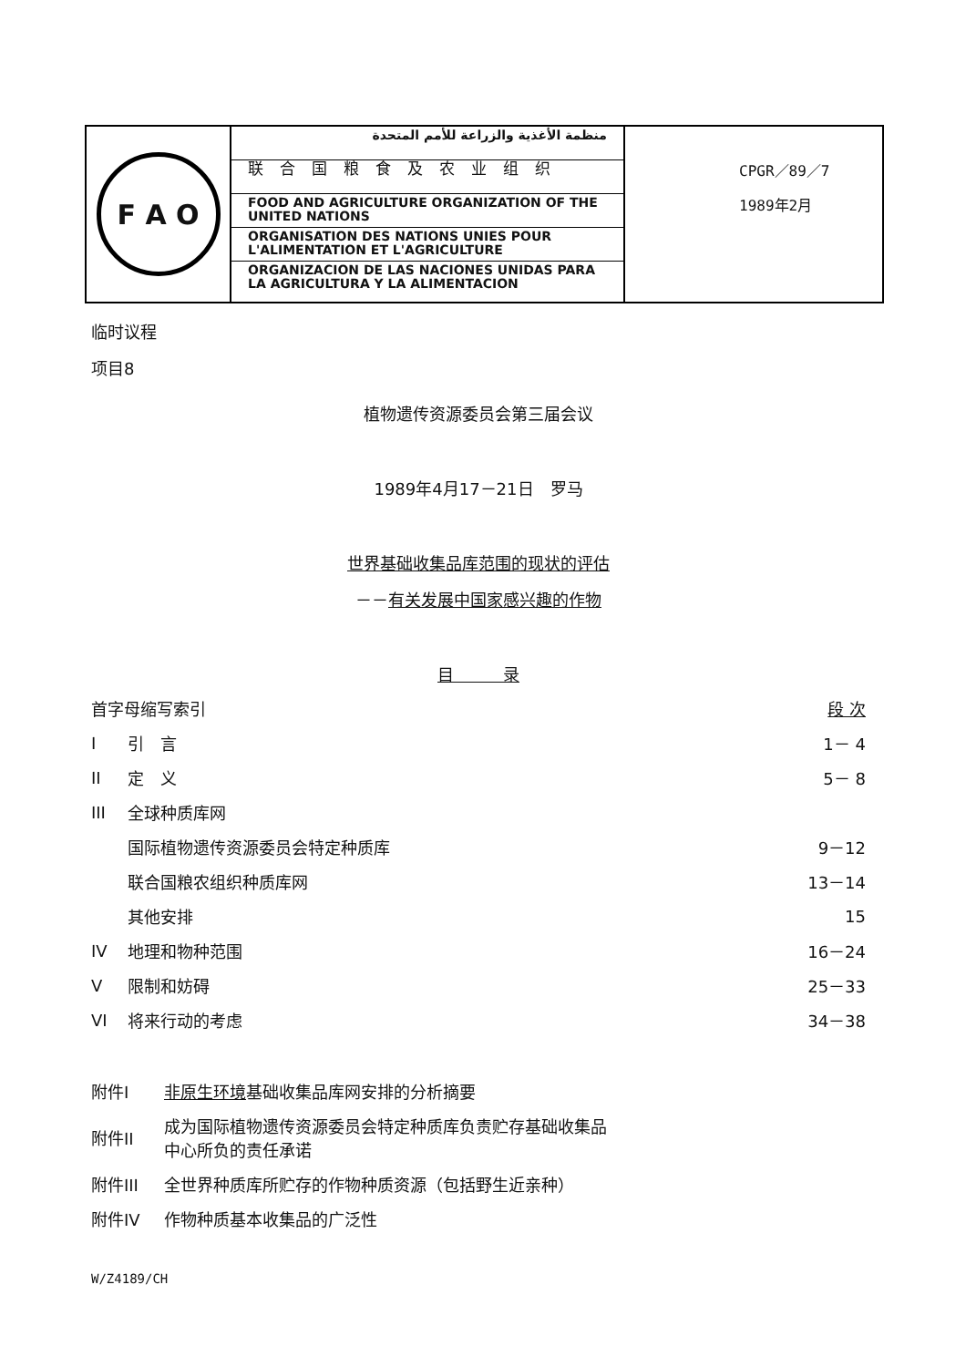F A O
منظمة الأغذية والزراعة للأمم المتحدة
联合国粮食及农业组织
FOOD AND AGRICULTURE ORGANIZATION OF THE UNITED NATIONS
ORGANISATION DES NATIONS UNIES POUR L'ALIMENTATION ET L'AGRICULTURE
ORGANIZACION DE LAS NACIONES UNIDAS PARA LA AGRICULTURA Y LA ALIMENTACION
CPGR／89／7
1989年2月
临时议程
项目8
植物遗传资源委员会第三届会议
1989年4月17－21日　罗马
世界基础收集品库范围的现状的评估
－－有关发展中国家感兴趣的作物
目　　　录
| 首字母缩写索引 | | 段 次 |
| I | 引 言 | 1－ 4 |
| II | 定 义 | 5－ 8 |
| III | 全球种质库网 | |
| | 国际植物遗传资源委员会特定种质库 | 9－12 |
| | 联合国粮农组织种质库网 | 13－14 |
| | 其他安排 | 15 |
| IV | 地理和物种范围 | 16－24 |
| V | 限制和妨碍 | 25－33 |
| VI | 将来行动的考虑 | 34－38 |
| 附件I | 非原生环境 基础收集品库网安排的分析摘要 |
| 附件II | 成为国际植物遗传资源委员会特定种质库负责贮存基础收集品 中心所负的责任承诺 |
| 附件III | 全世界种质库所贮存的作物种质资源（包括野生近亲种） |
| 附件IV | 作物种质基本收集品的广泛性 |
W/Z4189/CH